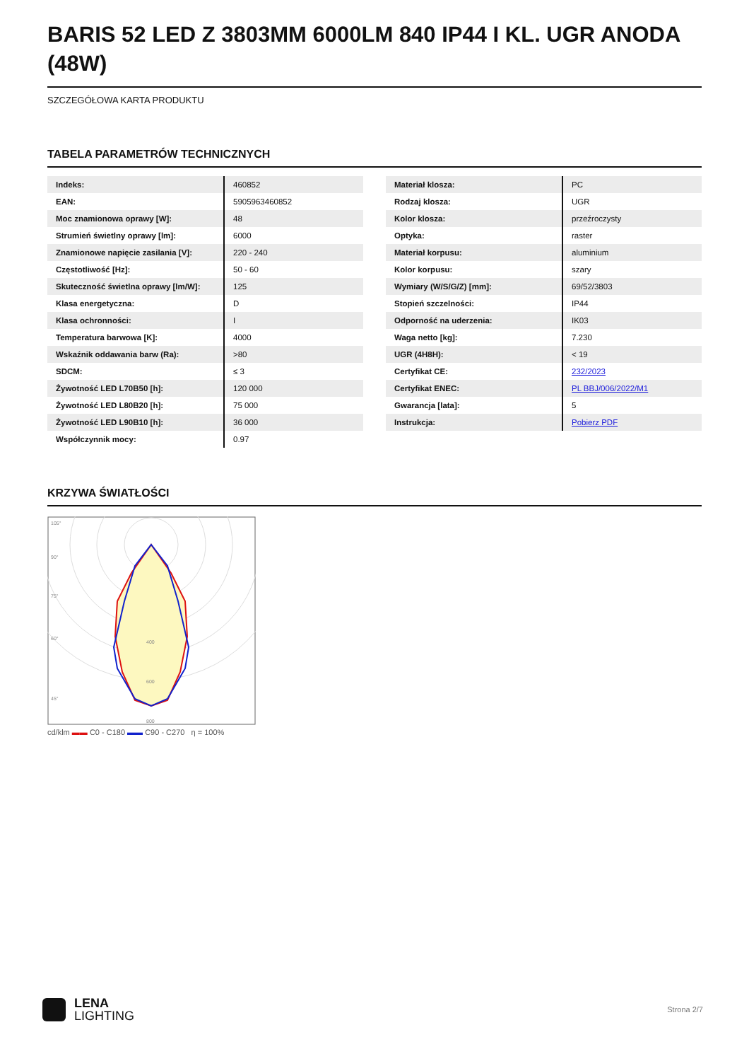BARIS 52 LED Z 3803MM 6000LM 840 IP44 I KL. UGR ANODA (48W)
SZCZEGÓŁOWA KARTA PRODUKTU
TABELA PARAMETRÓW TECHNICZNYCH
| Indeks: | 460852 |
| EAN: | 5905963460852 |
| Moc znamionowa oprawy [W]: | 48 |
| Strumień świetlny oprawy [lm]: | 6000 |
| Znamionowe napięcie zasilania [V]: | 220 - 240 |
| Częstotliwość [Hz]: | 50 - 60 |
| Skuteczność świetlna oprawy [lm/W]: | 125 |
| Klasa energetyczna: | D |
| Klasa ochronności: | I |
| Temperatura barwowa [K]: | 4000 |
| Wskaźnik oddawania barw (Ra): | >80 |
| SDCM: | ≤ 3 |
| Żywotność LED L70B50 [h]: | 120 000 |
| Żywotność LED L80B20 [h]: | 75 000 |
| Żywotność LED L90B10 [h]: | 36 000 |
| Współczynnik mocy: | 0.97 |
| Materiał klosza: | PC |
| Rodzaj klosza: | UGR |
| Kolor klosza: | przeźroczysty |
| Optyka: | raster |
| Materiał korpusu: | aluminium |
| Kolor korpusu: | szary |
| Wymiary (W/S/G/Z) [mm]: | 69/52/3803 |
| Stopień szczelności: | IP44 |
| Odporność na uderzenia: | IK03 |
| Waga netto [kg]: | 7.230 |
| UGR (4H8H): | < 19 |
| Certyfikat CE: | 232/2023 |
| Certyfikat ENEC: | PL BBJ/006/2022/M1 |
| Gwarancja [lata]: | 5 |
| Instrukcja: | Pobierz PDF |
KRZYWA ŚWIATŁOŚCI
105°
90°
75°
60°
45°
400
600
800
cd/klm ▬▬ C0 - C180 ▬▬ C90 - C270 η = 100%
LENA
LIGHTING
Strona 2/7